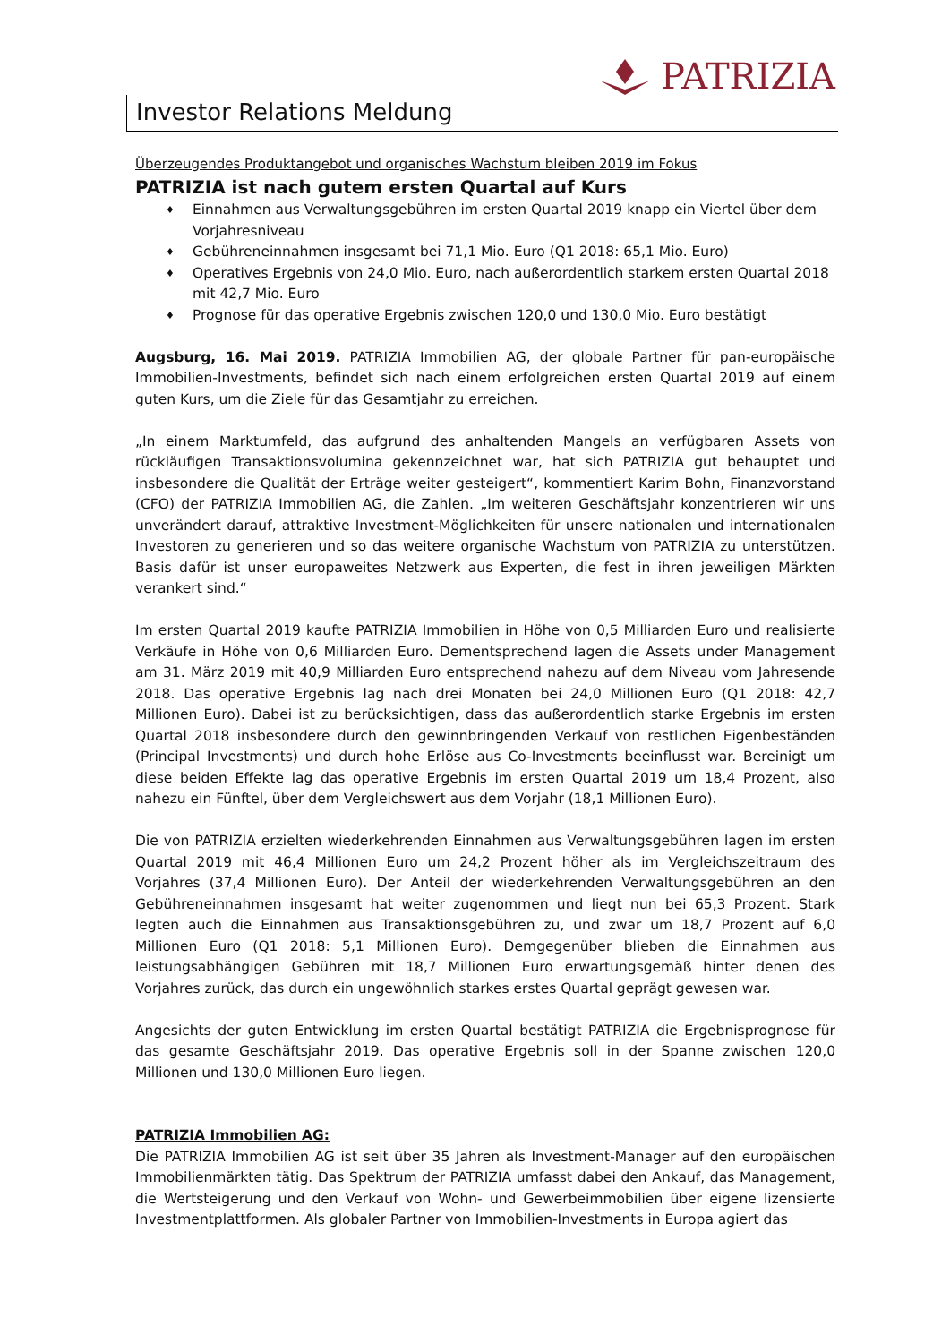PATRIZIA
Investor Relations Meldung
Überzeugendes Produktangebot und organisches Wachstum bleiben 2019 im Fokus
PATRIZIA ist nach gutem ersten Quartal auf Kurs
♦ Einnahmen aus Verwaltungsgebühren im ersten Quartal 2019 knapp ein Viertel über dem Vorjahresniveau
♦ Gebühreneinnahmen insgesamt bei 71,1 Mio. Euro (Q1 2018: 65,1 Mio. Euro)
♦ Operatives Ergebnis von 24,0 Mio. Euro, nach außerordentlich starkem ersten Quartal 2018 mit 42,7 Mio. Euro
♦ Prognose für das operative Ergebnis zwischen 120,0 und 130,0 Mio. Euro bestätigt
Augsburg, 16. Mai 2019. PATRIZIA Immobilien AG, der globale Partner für pan-europäische Immobilien-Investments, befindet sich nach einem erfolgreichen ersten Quartal 2019 auf einem guten Kurs, um die Ziele für das Gesamtjahr zu erreichen.
„In einem Marktumfeld, das aufgrund des anhaltenden Mangels an verfügbaren Assets von rückläufigen Transaktionsvolumina gekennzeichnet war, hat sich PATRIZIA gut behauptet und insbesondere die Qualität der Erträge weiter gesteigert“, kommentiert Karim Bohn, Finanzvorstand (CFO) der PATRIZIA Immobilien AG, die Zahlen. „Im weiteren Geschäftsjahr konzentrieren wir uns unverändert darauf, attraktive Investment-Möglichkeiten für unsere nationalen und internationalen Investoren zu generieren und so das weitere organische Wachstum von PATRIZIA zu unterstützen. Basis dafür ist unser europaweites Netzwerk aus Experten, die fest in ihren jeweiligen Märkten verankert sind.“
Im ersten Quartal 2019 kaufte PATRIZIA Immobilien in Höhe von 0,5 Milliarden Euro und realisierte Verkäufe in Höhe von 0,6 Milliarden Euro. Dementsprechend lagen die Assets under Management am 31. März 2019 mit 40,9 Milliarden Euro entsprechend nahezu auf dem Niveau vom Jahresende 2018. Das operative Ergebnis lag nach drei Monaten bei 24,0 Millionen Euro (Q1 2018: 42,7 Millionen Euro). Dabei ist zu berücksichtigen, dass das außerordentlich starke Ergebnis im ersten Quartal 2018 insbesondere durch den gewinnbringenden Verkauf von restlichen Eigenbeständen (Principal Investments) und durch hohe Erlöse aus Co-Investments beeinflusst war. Bereinigt um diese beiden Effekte lag das operative Ergebnis im ersten Quartal 2019 um 18,4 Prozent, also nahezu ein Fünftel, über dem Vergleichswert aus dem Vorjahr (18,1 Millionen Euro).
Die von PATRIZIA erzielten wiederkehrenden Einnahmen aus Verwaltungsgebühren lagen im ersten Quartal 2019 mit 46,4 Millionen Euro um 24,2 Prozent höher als im Vergleichszeitraum des Vorjahres (37,4 Millionen Euro). Der Anteil der wiederkehrenden Verwaltungsgebühren an den Gebühreneinnahmen insgesamt hat weiter zugenommen und liegt nun bei 65,3 Prozent. Stark legten auch die Einnahmen aus Transaktionsgebühren zu, und zwar um 18,7 Prozent auf 6,0 Millionen Euro (Q1 2018: 5,1 Millionen Euro). Demgegenüber blieben die Einnahmen aus leistungsabhängigen Gebühren mit 18,7 Millionen Euro erwartungsgemäß hinter denen des Vorjahres zurück, das durch ein ungewöhnlich starkes erstes Quartal geprägt gewesen war.
Angesichts der guten Entwicklung im ersten Quartal bestätigt PATRIZIA die Ergebnisprognose für das gesamte Geschäftsjahr 2019. Das operative Ergebnis soll in der Spanne zwischen 120,0 Millionen und 130,0 Millionen Euro liegen.
PATRIZIA Immobilien AG:
Die PATRIZIA Immobilien AG ist seit über 35 Jahren als Investment-Manager auf den europäischen Immobilienmärkten tätig. Das Spektrum der PATRIZIA umfasst dabei den Ankauf, das Management, die Wertsteigerung und den Verkauf von Wohn- und Gewerbeimmobilien über eigene lizensierte Investmentplattformen. Als globaler Partner von Immobilien-Investments in Europa agiert das